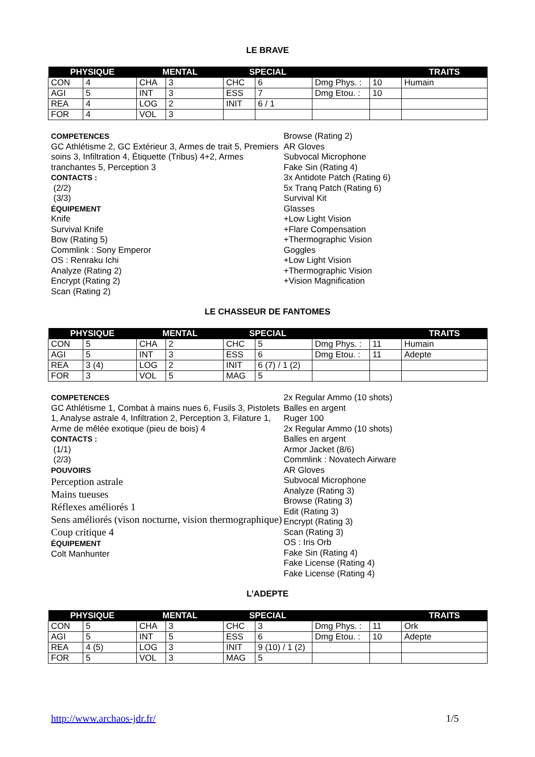LE BRAVE
| PHYSIQUE | | MENTAL | | SPECIAL | | | | TRAITS |
| --- | --- | --- | --- | --- | --- | --- | --- | --- |
| CON | 4 | CHA | 3 | CHC | 6 | Dmg Phys. : | 10 | Humain |
| AGI | 5 | INT | 3 | ESS | 7 | Dmg Etou. : | 10 | |
| REA | 4 | LOG | 2 | INIT | 6 / 1 | | | |
| FOR | 4 | VOL | 3 | | | | | |
COMPETENCES
GC Athlétisme 2, GC Extérieur 3, Armes de trait 5, Premiers soins 3, Infiltration 4, Étiquette (Tribus) 4+2, Armes tranchantes 5, Perception 3
CONTACTS :
(2/2)
(3/3)
ÉQUIPEMENT
Knife
Survival Knife
Bow (Rating 5)
Commlink : Sony Emperor
OS : Renraku Ichi
Analyze (Rating 2)
Encrypt (Rating 2)
Scan (Rating 2)
Browse (Rating 2)
AR Gloves
Subvocal Microphone
Fake Sin (Rating 4)
3x Antidote Patch (Rating 6)
5x Tranq Patch (Rating 6)
Survival Kit
Glasses
+Low Light Vision
+Flare Compensation
+Thermographic Vision
Goggles
+Low Light Vision
+Thermographic Vision
+Vision Magnification
LE CHASSEUR DE FANTOMES
| PHYSIQUE | | MENTAL | | SPECIAL | | | | TRAITS |
| --- | --- | --- | --- | --- | --- | --- | --- | --- |
| CON | 5 | CHA | 2 | CHC | 5 | Dmg Phys. : | 11 | Humain |
| AGI | 5 | INT | 3 | ESS | 6 | Dmg Etou. : | 11 | Adepte |
| REA | 3 (4) | LOG | 2 | INIT | 6 (7) / 1 (2) | | | |
| FOR | 3 | VOL | 5 | MAG | 5 | | | |
COMPETENCES
GC Athlétisme 1, Combat à mains nues 6, Fusils 3, Pistolets 1, Analyse astrale 4, Infiltration 2, Perception 3, Filature 1, Arme de mêlée exotique (pieu de bois) 4
CONTACTS :
(1/1)
(2/3)
POUVOIRS
Perception astrale
Mains tueuses
Réflexes améliorés 1
Sens améliorés (vison nocturne, vision thermographique)
Coup critique 4
ÉQUIPEMENT
Colt Manhunter
2x Regular Ammo (10 shots)
Balles en argent
Ruger 100
2x Regular Ammo (10 shots)
Balles en argent
Armor Jacket (8/6)
Commlink : Novatech Airware
AR Gloves
Subvocal Microphone
Analyze (Rating 3)
Browse (Rating 3)
Edit (Rating 3)
Encrypt (Rating 3)
Scan (Rating 3)
OS : Iris Orb
Fake Sin (Rating 4)
Fake License (Rating 4)
Fake License (Rating 4)
L’ADEPTE
| PHYSIQUE | | MENTAL | | SPECIAL | | | | TRAITS |
| --- | --- | --- | --- | --- | --- | --- | --- | --- |
| CON | 5 | CHA | 3 | CHC | 3 | Dmg Phys. : | 11 | Ork |
| AGI | 5 | INT | 5 | ESS | 6 | Dmg Etou. : | 10 | Adepte |
| REA | 4 (5) | LOG | 3 | INIT | 9 (10) / 1 (2) | | | |
| FOR | 5 | VOL | 3 | MAG | 5 | | | |
http://www.archaos-jdr.fr/ 1/5